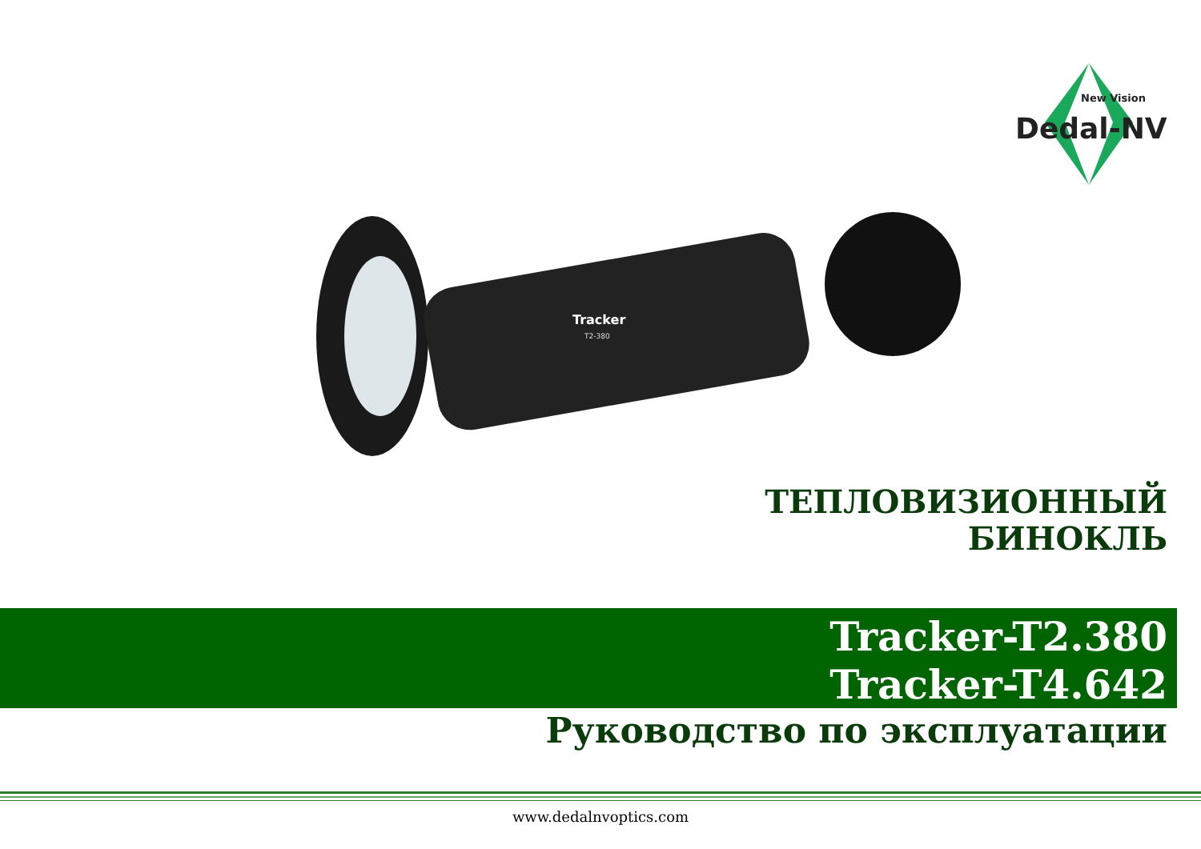New Vision
Dedal-NV
Tracker
T2-380
ТЕПЛОВИЗИОННЫЙ
БИНОКЛЬ
Tracker-T2.380
Tracker-T4.642
Руководство по эксплуатации
www.dedalnvoptics.com